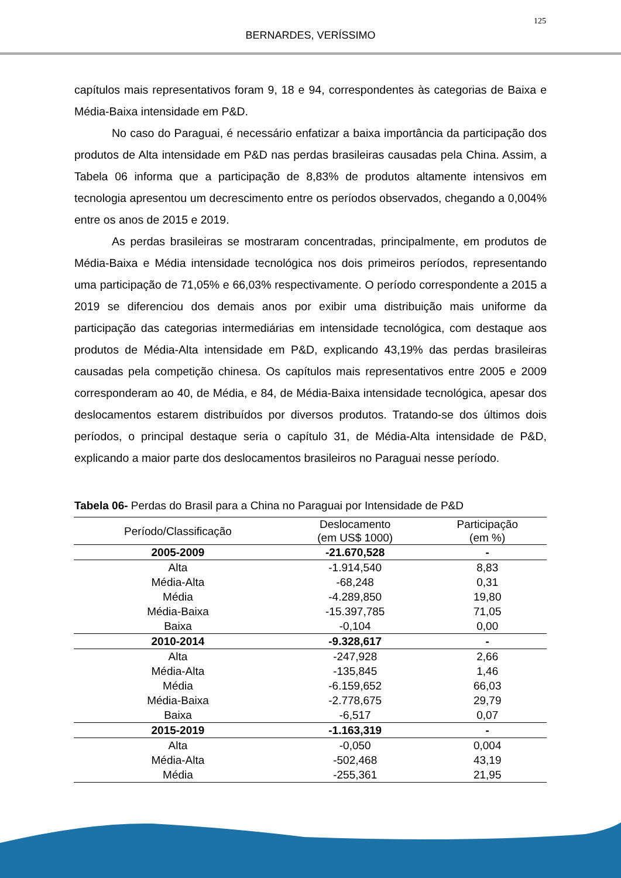125
BERNARDES, VERÍSSIMO
capítulos mais representativos foram 9, 18 e 94, correspondentes às categorias de Baixa e Média-Baixa intensidade em P&D.
No caso do Paraguai, é necessário enfatizar a baixa importância da participação dos produtos de Alta intensidade em P&D nas perdas brasileiras causadas pela China. Assim, a Tabela 06 informa que a participação de 8,83% de produtos altamente intensivos em tecnologia apresentou um decrescimento entre os períodos observados, chegando a 0,004% entre os anos de 2015 e 2019.
As perdas brasileiras se mostraram concentradas, principalmente, em produtos de Média-Baixa e Média intensidade tecnológica nos dois primeiros períodos, representando uma participação de 71,05% e 66,03% respectivamente. O período correspondente a 2015 a 2019 se diferenciou dos demais anos por exibir uma distribuição mais uniforme da participação das categorias intermediárias em intensidade tecnológica, com destaque aos produtos de Média-Alta intensidade em P&D, explicando 43,19% das perdas brasileiras causadas pela competição chinesa. Os capítulos mais representativos entre 2005 e 2009 corresponderam ao 40, de Média, e 84, de Média-Baixa intensidade tecnológica, apesar dos deslocamentos estarem distribuídos por diversos produtos. Tratando-se dos últimos dois períodos, o principal destaque seria o capítulo 31, de Média-Alta intensidade de P&D, explicando a maior parte dos deslocamentos brasileiros no Paraguai nesse período.
Tabela 06- Perdas do Brasil para a China no Paraguai por Intensidade de P&D
| Período/Classificação | Deslocamento (em US$ 1000) | Participação (em %) |
| --- | --- | --- |
| 2005-2009 | -21.670,528 | - |
| Alta | -1.914,540 | 8,83 |
| Média-Alta | -68,248 | 0,31 |
| Média | -4.289,850 | 19,80 |
| Média-Baixa | -15.397,785 | 71,05 |
| Baixa | -0,104 | 0,00 |
| 2010-2014 | -9.328,617 | - |
| Alta | -247,928 | 2,66 |
| Média-Alta | -135,845 | 1,46 |
| Média | -6.159,652 | 66,03 |
| Média-Baixa | -2.778,675 | 29,79 |
| Baixa | -6,517 | 0,07 |
| 2015-2019 | -1.163,319 | - |
| Alta | -0,050 | 0,004 |
| Média-Alta | -502,468 | 43,19 |
| Média | -255,361 | 21,95 |